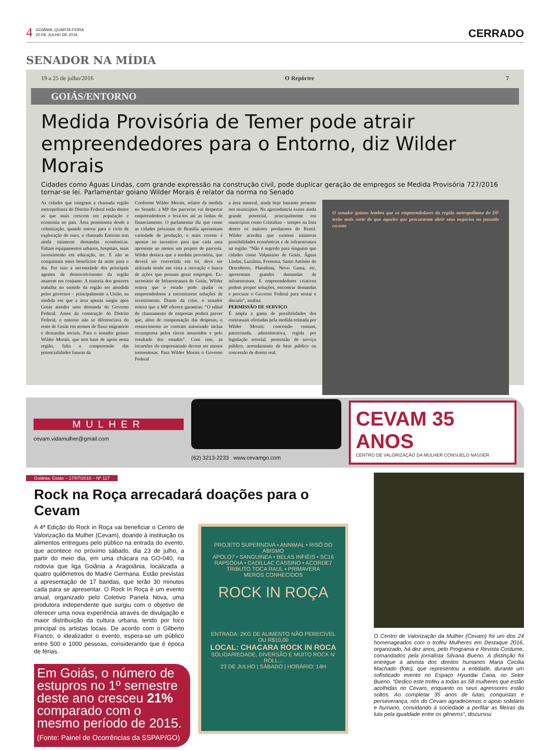4
GOIÂNIA, QUARTA-FEIRA
20 DE JULHO DE 2016
CERRADO
SENADOR NA MÍDIA
19 a 25 de julho/2016 O Repórter 7
GOIÁS/ENTORNO
Medida Provisória de Temer pode atrair empreendedores para o Entorno, diz Wilder Morais
Cidades como Águas Lindas, com grande expressão na construção civil, pode duplicar geração de empregos se Medida Provisória 727/2016 tornar-se lei. Parlamentar goiano Wilder Morais é relator da norma no Senado
As cidades que integram a chamada região metropolitana do Distrito Federal estão dentre as que mais crescem em população e economia no país. Área promissora desde a colonização, quando entrou para o ciclo de exploração do ouro, o chamado Entorno tem ainda inúmeras demandas econômicas. Faltam equipamentos urbanos, hospitais, mais investimento em educação, etc. E não se conquistam estes benefícios da noite para o dia. Por isso a necessidade dos principais agentes de desenvolvimento da região atuarem em conjunto. A maioria dos gestores trabalha no sentido da região ser atendida pelos governos – principalmente a União, na medida em que a área apenas surgiu após Goiás atender uma demanda do Governo Federal. Antes da construção do Distrito Federal, o entorno não se diferenciava do resto de Goiás em termos de fluxo migratório e demandas sociais. Para o senador goiano Wilder Morais, que tem base de apoio nesta região, falta a compreensão das potencialidades futuras da
Conforme Wilder Morais, relator da medida no Senado, a MP das parcerias vai despertar empreendedores e levá-los até as linhas de financiamento. O parlamentar diz que como as cidades próximas de Brasília apresentam variedade de produção, o mais correto é apostar no incentivo para que cada uma apresente ao menos um projeto de parceria. Wilder destaca que a medida provisória, que deverá ser convertida em lei, deve ser utilizada tendo em vista a inovação e busca de ações que possam gerar empregos. Ex-secretário de Infraestrutura de Goiás, Wilder reitera que o estado pode ajudar os empreendedores a encontrarem soluções de investimento. Diante da crise, o senador reitera que a MP oferece garantias: “O edital do chamamento de empresas poderá prever que, além de compensação das despesas, o ressarcimento ao contrato autorizado inclua recompensa pelos riscos assumidos e pelo resultado dos estudos”. Com isso, as incursões do empresariado devem ser menos tormentosas. Para Wilder Morais o Governo Federal
a área mineral, ainda hoje bastante presente nos municípios. Na agroindústria existe ainda grande potencial, principalmente em municípios como Cristalina – sempre na lista dentre os maiores produtores do Brasil. Wilder acredita que existem inúmeras possibilidades econômicas e de infraestrutura na região. “Não é segredo para ninguém que cidades como Valparaíso de Goiás, Águas Lindas, Luziânia, Formosa, Santo Antônio do Descoberto, Planaltina, Novo Gama, etc, apresentam grandes demandas de infraestrutura. E empreendedores criativos podem propor soluções, encontrar demandas e procurar o Governo Federal para sentar e discutir”, analisa.
PERMISSÃO DE SERVIÇO
É ampla a gama de possibilidades dos contratuais ofertadas pela medida relatada por Wilder Morais: concessão comum, patrocinada, administrativa, regida por legislação setorial, permissão de serviço público, arrendamento de bem público ou concessão de direito real.
O senador goiano lembra que os empreendedores da região metropolitana do DF terão mais sorte do que aqueles que procuraram abrir seus negócios no passado recente
MULHER
cevam.vidamulher@gmail.com
(62) 3213-2233 www.cevamgo.com
CEVAM 35 ANOS
CENTRO DE VALORIZAÇÃO DA MULHER CONSUELO NASSER
Goiânia, Goiás – 17/07/2016 – Nº 117
Rock na Roça arrecadará doações para o Cevam
A 4ª Edição do Rock in Roça vai beneficiar o Centro de Valorização da Mulher (Cevam), doando à instituição os alimentos entregues pelo público na entrada do evento, que acontece no próximo sábado, dia 23 de julho, a partir do meio dia, em uma chácara na GO-040, na rodovia que liga Goiânia a Aragoiânia, localizada a quatro quilômetros do Madre Germana. Estão previstas a apresentação de 17 bandas, que terão 30 minutos cada para se apresentar. O Rock In Roça é um evento anual, organizado pelo Coletivo Panela Nova, uma produtora independente que surgiu com o objetivo de oferecer uma nova experiência através de divulgação e maior distribuição da cultura urbana, tendo por foco principal os artistas locais. De acordo com o Gilberto Franco, o idealizador o evento, espera-se um público entre 500 e 1000 pessoas, considerando que é época de férias.
Em Goiás, o número de estupros no 1º semestre deste ano cresceu 21% comparado com o mesmo período de 2015.
(Fonte: Painel de Ocorrências da SSPAP/GO)
PROJETO SUPERNOVA • ANNIMAL • RISÔ DO ABISMO
APOLO7 • SANGUÍNEA • BELAS INFIÉIS • SC16
RAPSÓDIA • CADILLAC CASSINO • ACORDE7
TRIBUTO TOCA RAUL • PRIMAVERA
MEROS CONHECIDOS
ROCK IN ROÇA
ENTRADA: 2KG DE ALIMENTO NÃO PERECÍVEL OU R$10,00
LOCAL: CHACARA ROCK IN ROCA
SOLIDARIEDADE, DIVERSÃO E MUITO ROCK N' ROLL...
23 DE JULHO | SÁBADO | HORÁRIO: 14H
O Centro de Valorização da Mulher (Cevam) foi um dos 24 homenageados com o troféu Mulheres em Destaque 2016, organizado, há dez anos, pelo Programa e Revista Costume, comandados pela jornalista Silvana Bueno. A distinção foi entregue à ativista dos direitos humanos Maria Cecília Machado (foto), que representou a entidade, durante um sofisticado evento no Espaço Hyundai Caoa, no Setor Bueno. “Dedico este troféu a todas as 58 mulheres que estão acolhidas no Cevam, enquanto os seus agressores estão soltos. Ao completar 35 anos de lutas, conquistas e perseverança, nós do Cevam agradecemos o apoio solidário e humano, convidando à sociedade a perfilar as fileiras da luta pela igualdade entre os gêneros”, discursou